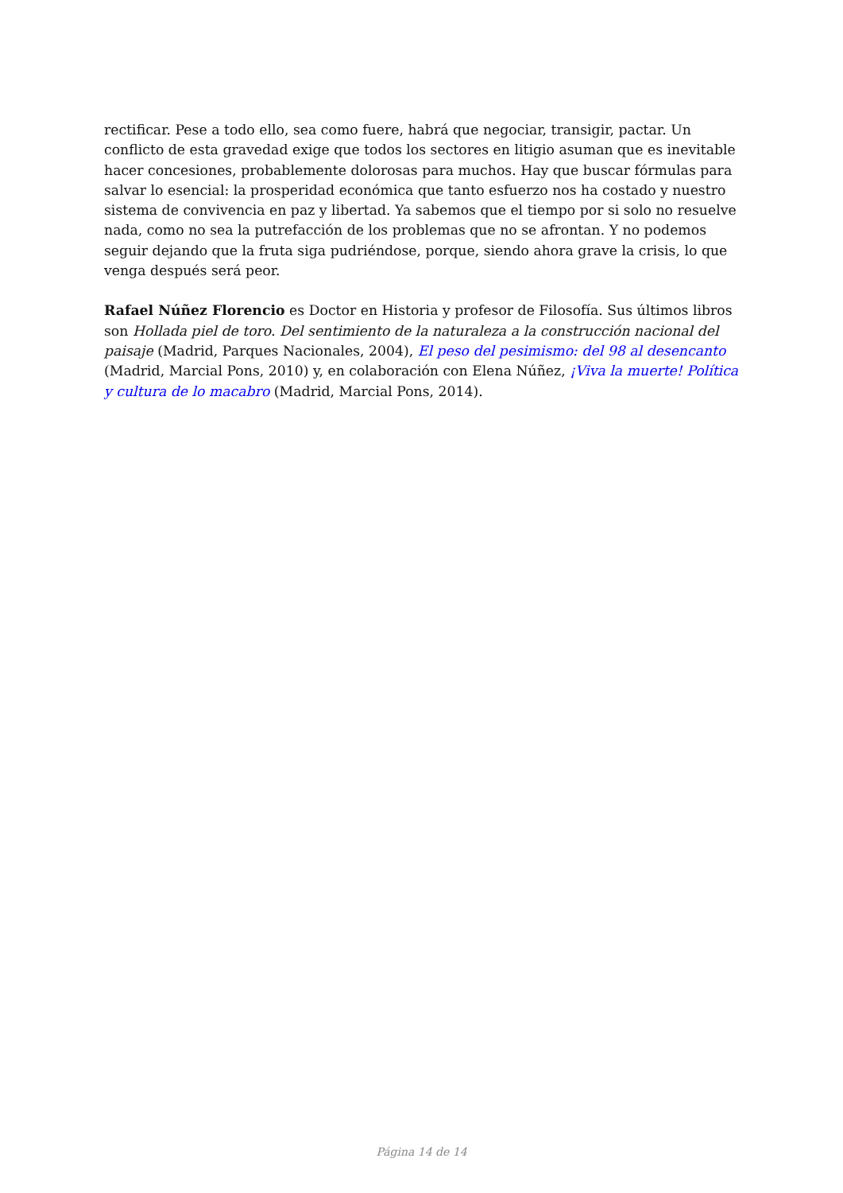rectificar. Pese a todo ello, sea como fuere, habrá que negociar, transigir, pactar. Un conflicto de esta gravedad exige que todos los sectores en litigio asuman que es inevitable hacer concesiones, probablemente dolorosas para muchos. Hay que buscar fórmulas para salvar lo esencial: la prosperidad económica que tanto esfuerzo nos ha costado y nuestro sistema de convivencia en paz y libertad. Ya sabemos que el tiempo por si solo no resuelve nada, como no sea la putrefacción de los problemas que no se afrontan. Y no podemos seguir dejando que la fruta siga pudriéndose, porque, siendo ahora grave la crisis, lo que venga después será peor.
Rafael Núñez Florencio es Doctor en Historia y profesor de Filosofía. Sus últimos libros son Hollada piel de toro. Del sentimiento de la naturaleza a la construcción nacional del paisaje (Madrid, Parques Nacionales, 2004), El peso del pesimismo: del 98 al desencanto (Madrid, Marcial Pons, 2010) y, en colaboración con Elena Núñez, ¡Viva la muerte! Política y cultura de lo macabro (Madrid, Marcial Pons, 2014).
Página 14 de 14